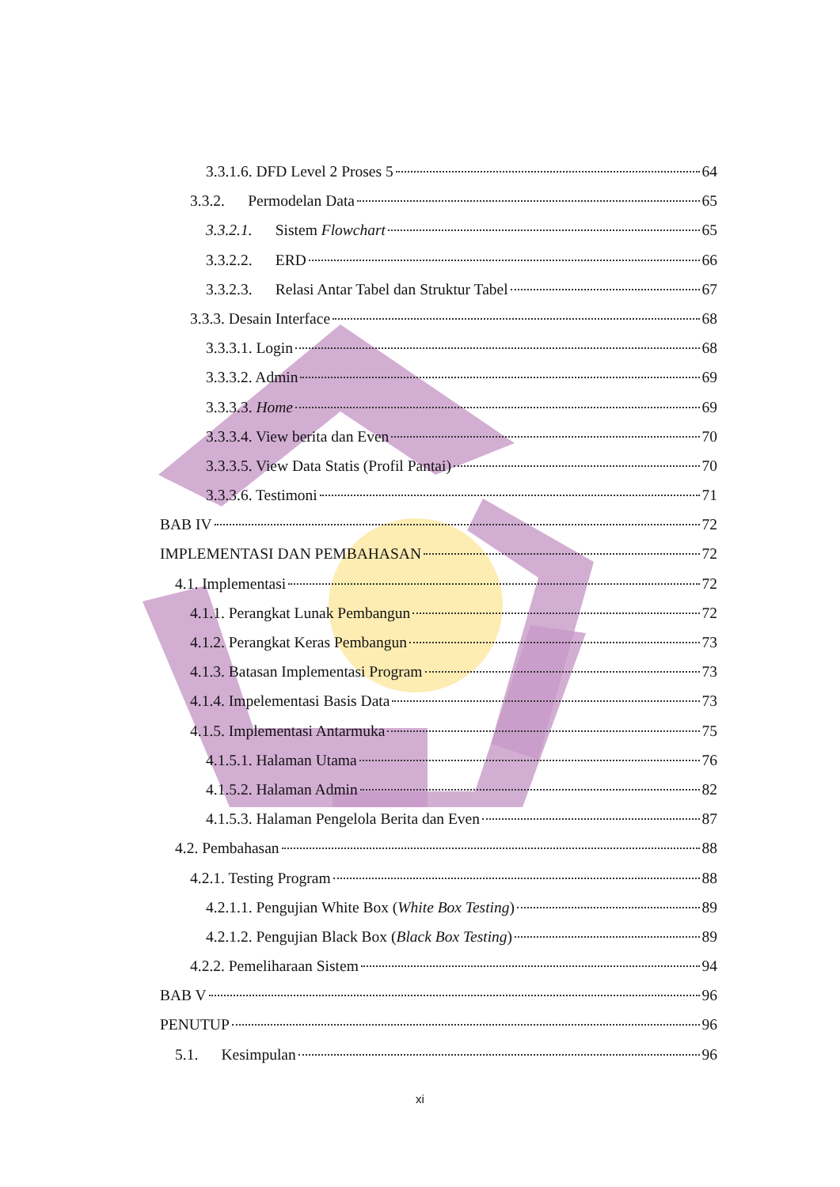3.3.1.6. DFD Level 2 Proses 5 64
3.3.2. Permodelan Data 65
3.3.2.1. Sistem Flowchart 65
3.3.2.2. ERD 66
3.3.2.3. Relasi Antar Tabel dan Struktur Tabel 67
3.3.3. Desain Interface 68
3.3.3.1. Login 68
3.3.3.2. Admin 69
3.3.3.3. Home 69
3.3.3.4. View berita dan Even 70
3.3.3.5. View Data Statis (Profil Pantai) 70
3.3.3.6. Testimoni 71
BAB IV 72
IMPLEMENTASI DAN PEMBAHASAN 72
4.1. Implementasi 72
4.1.1. Perangkat Lunak Pembangun 72
4.1.2. Perangkat Keras Pembangun 73
4.1.3. Batasan Implementasi Program 73
4.1.4. Impelementasi Basis Data 73
4.1.5. Implementasi Antarmuka 75
4.1.5.1. Halaman Utama 76
4.1.5.2. Halaman Admin 82
4.1.5.3. Halaman Pengelola Berita dan Even 87
4.2. Pembahasan 88
4.2.1. Testing Program 88
4.2.1.1. Pengujian White Box (White Box Testing) 89
4.2.1.2. Pengujian Black Box (Black Box Testing) 89
4.2.2. Pemeliharaan Sistem 94
BAB V 96
PENUTUP 96
5.1. Kesimpulan 96
xi